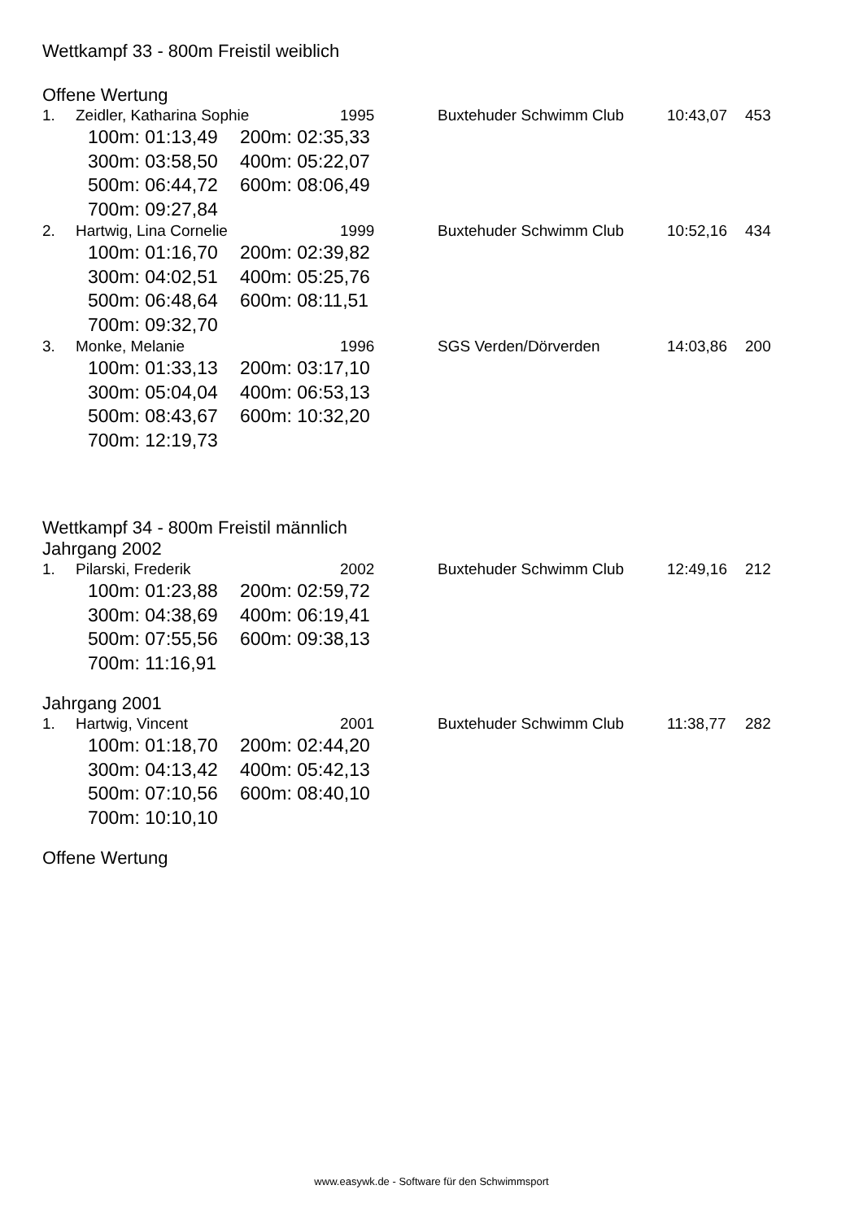Wettkampf 33 - 800m Freistil weiblich
Offene Wertung
| 1. | Zeidler, Katharina Sophie | 1995 | Buxtehuder Schwimm Club | 10:43,07 | 453 |
100m: 01:13,49 200m: 02:35,33
300m: 03:58,50 400m: 05:22,07
500m: 06:44,72 600m: 08:06,49
700m: 09:27,84
| 2. | Hartwig, Lina Cornelie | 1999 | Buxtehuder Schwimm Club | 10:52,16 | 434 |
100m: 01:16,70 200m: 02:39,82
300m: 04:02,51 400m: 05:25,76
500m: 06:48,64 600m: 08:11,51
700m: 09:32,70
| 3. | Monke, Melanie | 1996 | SGS Verden/Dörverden | 14:03,86 | 200 |
100m: 01:33,13 200m: 03:17,10
300m: 05:04,04 400m: 06:53,13
500m: 08:43,67 600m: 10:32,20
700m: 12:19,73
Wettkampf 34 - 800m Freistil männlich
Jahrgang 2002
| 1. | Pilarski, Frederik | 2002 | Buxtehuder Schwimm Club | 12:49,16 | 212 |
100m: 01:23,88 200m: 02:59,72
300m: 04:38,69 400m: 06:19,41
500m: 07:55,56 600m: 09:38,13
700m: 11:16,91
Jahrgang 2001
| 1. | Hartwig, Vincent | 2001 | Buxtehuder Schwimm Club | 11:38,77 | 282 |
100m: 01:18,70 200m: 02:44,20
300m: 04:13,42 400m: 05:42,13
500m: 07:10,56 600m: 08:40,10
700m: 10:10,10
Offene Wertung
www.easywk.de - Software für den Schwimmsport